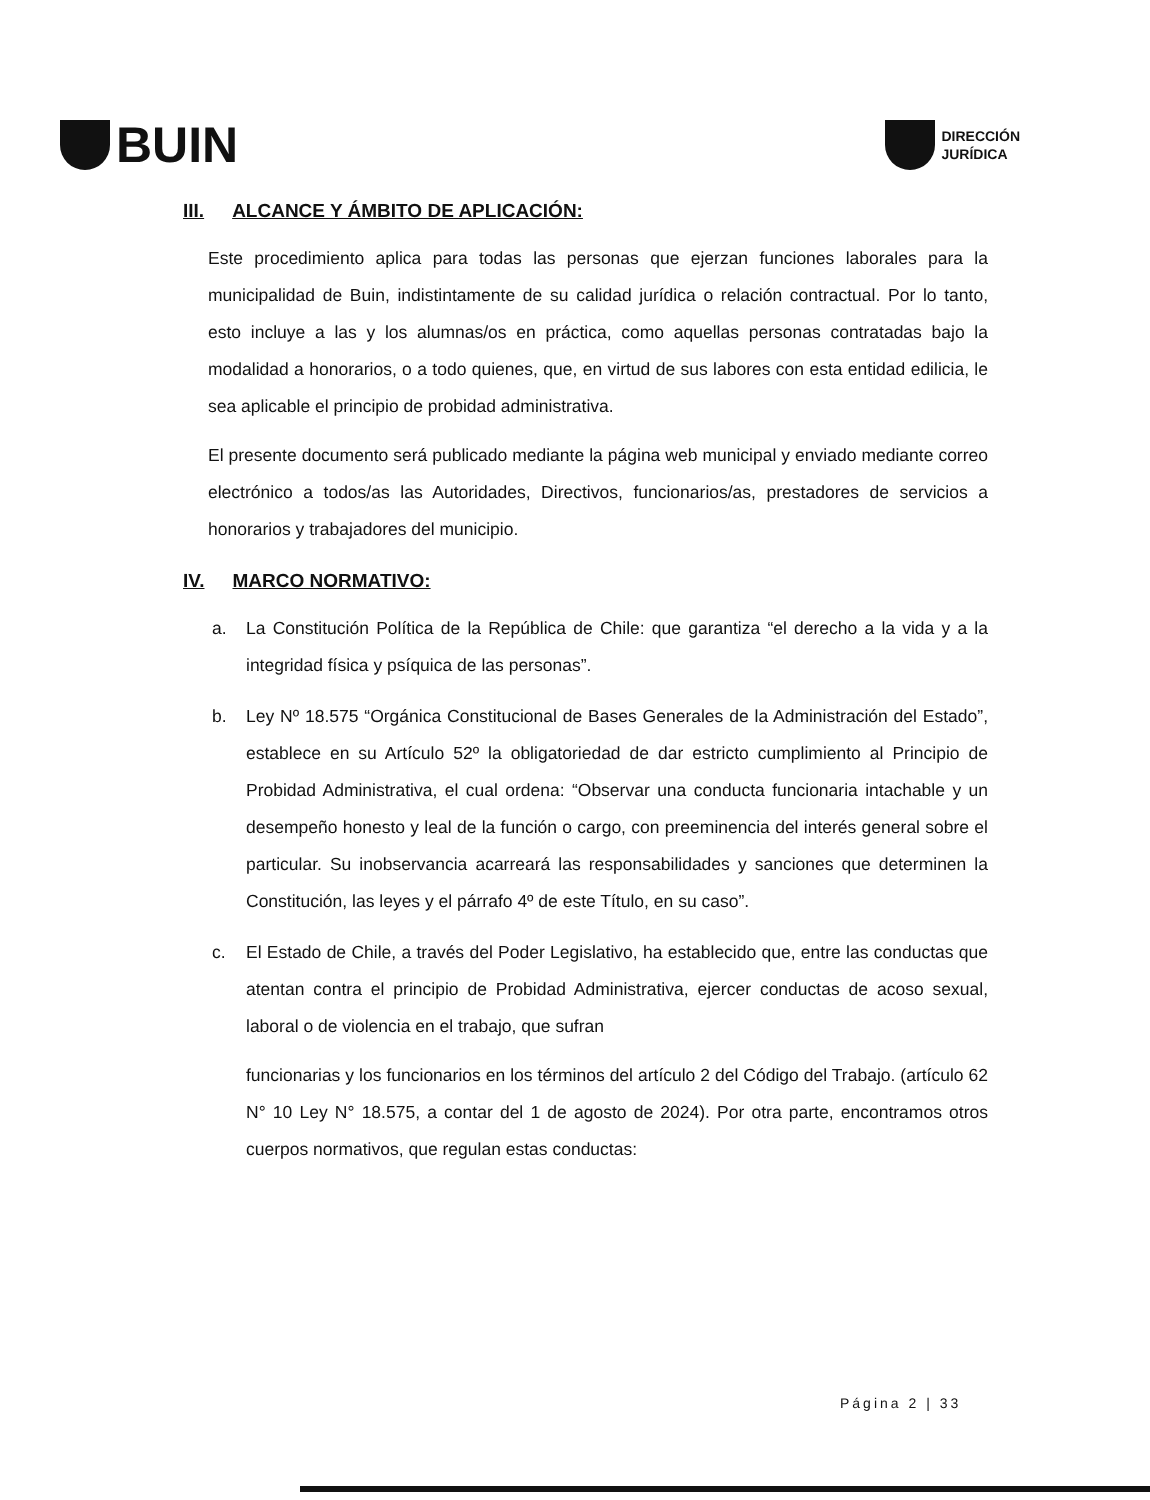BUIN
DIRECCIÓN
JURÍDICA
III. ALCANCE Y ÁMBITO DE APLICACIÓN:
Este procedimiento aplica para todas las personas que ejerzan funciones laborales para la municipalidad de Buin, indistintamente de su calidad jurídica o relación contractual. Por lo tanto, esto incluye a las y los alumnas/os en práctica, como aquellas personas contratadas bajo la modalidad a honorarios, o a todo quienes, que, en virtud de sus labores con esta entidad edilicia, le sea aplicable el principio de probidad administrativa.
El presente documento será publicado mediante la página web municipal y enviado mediante correo electrónico a todos/as las Autoridades, Directivos, funcionarios/as, prestadores de servicios a honorarios y trabajadores del municipio.
IV. MARCO NORMATIVO:
a. La Constitución Política de la República de Chile: que garantiza “el derecho a la vida y a la integridad física y psíquica de las personas”.
b. Ley Nº 18.575 “Orgánica Constitucional de Bases Generales de la Administración del Estado”, establece en su Artículo 52º la obligatoriedad de dar estricto cumplimiento al Principio de Probidad Administrativa, el cual ordena: “Observar una conducta funcionaria intachable y un desempeño honesto y leal de la función o cargo, con preeminencia del interés general sobre el particular. Su inobservancia acarreará las responsabilidades y sanciones que determinen la Constitución, las leyes y el párrafo 4º de este Título, en su caso”.
c. El Estado de Chile, a través del Poder Legislativo, ha establecido que, entre las conductas que atentan contra el principio de Probidad Administrativa, ejercer conductas de acoso sexual, laboral o de violencia en el trabajo, que sufran
funcionarias y los funcionarios en los términos del artículo 2 del Código del Trabajo. (artículo 62 N° 10 Ley N° 18.575, a contar del 1 de agosto de 2024). Por otra parte, encontramos otros cuerpos normativos, que regulan estas conductas:
Página 2 | 33